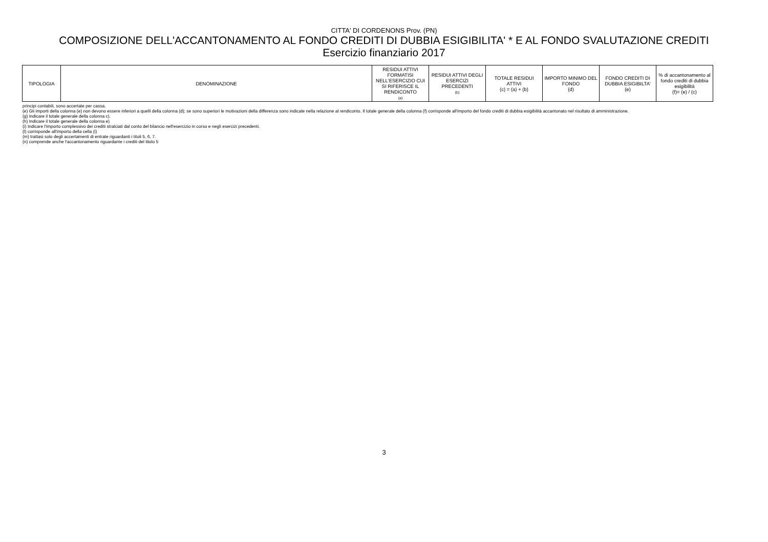CITTA' DI CORDENONS Prov. (PN)
COMPOSIZIONE DELL'ACCANTONAMENTO AL FONDO CREDITI DI DUBBIA ESIGIBILITA' * E AL FONDO SVALUTAZIONE CREDITI
Esercizio finanziario 2017
| TIPOLOGIA | DENOMINAZIONE | RESIDUI ATTIVI FORMATISI NELL'ESERCIZIO CUI SI RIFERISCE IL RENDICONTO (a) | RESIDUI ATTIVI DEGLI ESERCIZI PRECEDENTI (b) | TOTALE RESIDUI ATTIVI (c) = (a) + (b) | IMPORTO MINIMO DEL FONDO (d) | FONDO CREDITI DI DUBBIA ESIGIBILTA' (e) | % di accantonamento al fondo crediti di dubbia esigibilità (f)= (e) / (c) |
| --- | --- | --- | --- | --- | --- | --- | --- |
principi contabili, sono accertate per cassa.
(e) Gli importi della colonna (e) non devono essere inferiori a quelli della colonna (d); se sono superiori le motivazioni della differenza sono indicate nella relazione al rendiconto. Il totale generale della colonna (f) corrisponde all'importo del fondo crediti di dubbia esigibilità accantonato nel risultato di amministrazione.
(g) Indicare il totale generale della colonna c).
(h) Indicare il totale generale della colonna e)
(i) Indicare l'importo complessivo dei crediti stralciati dal conto del bilancio nell'esercizio in corso e negli esercizi precedenti.
(l) corrisponde all'importo della cella (i)
(m) trattasi solo degli accertamenti di entrate riguardanti i titoli 5, 6, 7.
(n) comprende anche l'accantonamento riguardante i crediti del titolo 5
3